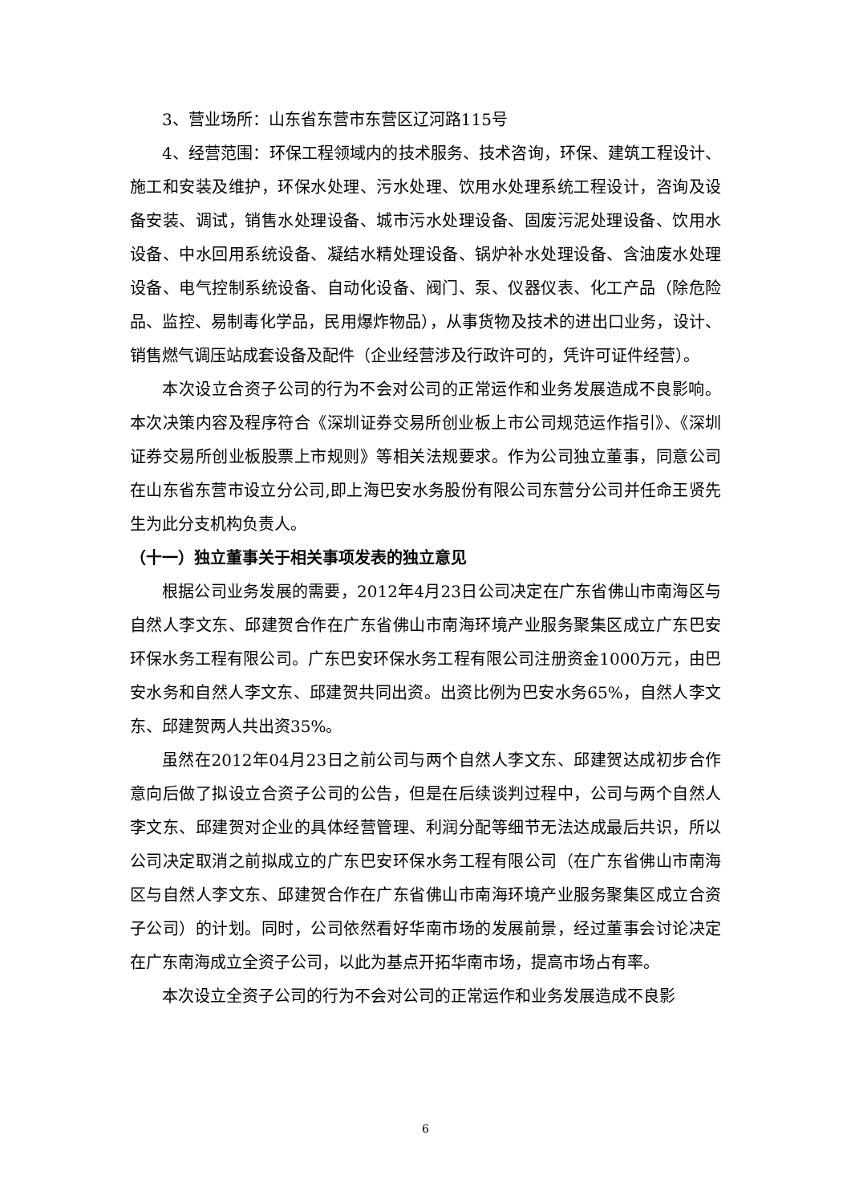3、营业场所：山东省东营市东营区辽河路115号
4、经营范围：环保工程领域内的技术服务、技术咨询，环保、建筑工程设计、施工和安装及维护，环保水处理、污水处理、饮用水处理系统工程设计，咨询及设备安装、调试，销售水处理设备、城市污水处理设备、固废污泥处理设备、饮用水设备、中水回用系统设备、凝结水精处理设备、锅炉补水处理设备、含油废水处理设备、电气控制系统设备、自动化设备、阀门、泵、仪器仪表、化工产品（除危险品、监控、易制毒化学品，民用爆炸物品），从事货物及技术的进出口业务，设计、销售燃气调压站成套设备及配件（企业经营涉及行政许可的，凭许可证件经营）。
本次设立合资子公司的行为不会对公司的正常运作和业务发展造成不良影响。本次决策内容及程序符合《深圳证券交易所创业板上市公司规范运作指引》、《深圳证券交易所创业板股票上市规则》等相关法规要求。作为公司独立董事，同意公司在山东省东营市设立分公司,即上海巴安水务股份有限公司东营分公司并任命王贤先生为此分支机构负责人。
（十一）独立董事关于相关事项发表的独立意见
根据公司业务发展的需要，2012年4月23日公司决定在广东省佛山市南海区与自然人李文东、邱建贺合作在广东省佛山市南海环境产业服务聚集区成立广东巴安环保水务工程有限公司。广东巴安环保水务工程有限公司注册资金1000万元，由巴安水务和自然人李文东、邱建贺共同出资。出资比例为巴安水务65%，自然人李文东、邱建贺两人共出资35%。
虽然在2012年04月23日之前公司与两个自然人李文东、邱建贺达成初步合作意向后做了拟设立合资子公司的公告，但是在后续谈判过程中，公司与两个自然人李文东、邱建贺对企业的具体经营管理、利润分配等细节无法达成最后共识，所以公司决定取消之前拟成立的广东巴安环保水务工程有限公司（在广东省佛山市南海区与自然人李文东、邱建贺合作在广东省佛山市南海环境产业服务聚集区成立合资子公司）的计划。同时，公司依然看好华南市场的发展前景，经过董事会讨论决定在广东南海成立全资子公司，以此为基点开拓华南市场，提高市场占有率。
本次设立全资子公司的行为不会对公司的正常运作和业务发展造成不良影
6